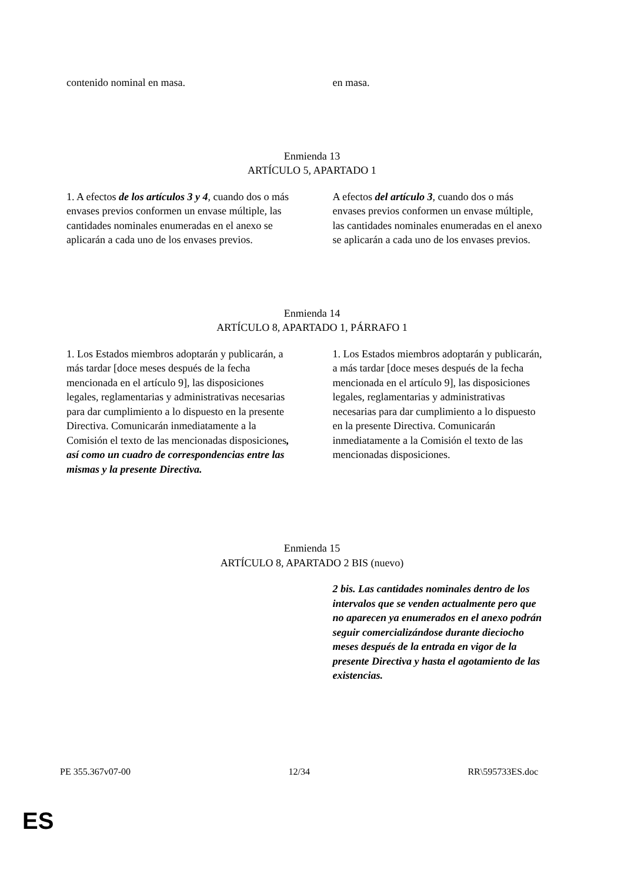| contenido nominal en masa. | en masa. |
Enmienda 13
ARTÍCULO 5, APARTADO 1
| 1. A efectos de los artículos 3 y 4 , cuando dos o más envases previos conformen un envase múltiple, las cantidades nominales enumeradas en el anexo se aplicarán a cada uno de los envases previos. | A efectos del artículo 3 , cuando dos o más envases previos conformen un envase múltiple, las cantidades nominales enumeradas en el anexo se aplicarán a cada uno de los envases previos. |
Enmienda 14
ARTÍCULO 8, APARTADO 1, PÁRRAFO 1
| 1. Los Estados miembros adoptarán y publicarán, a más tardar [doce meses después de la fecha mencionada en el artículo 9], las disposiciones legales, reglamentarias y administrativas necesarias para dar cumplimiento a lo dispuesto en la presente Directiva. Comunicarán inmediatamente a la Comisión el texto de las mencionadas disposiciones , así como un cuadro de correspondencias entre las mismas y la presente Directiva. | 1. Los Estados miembros adoptarán y publicarán, a más tardar [doce meses después de la fecha mencionada en el artículo 9], las disposiciones legales, reglamentarias y administrativas necesarias para dar cumplimiento a lo dispuesto en la presente Directiva. Comunicarán inmediatamente a la Comisión el texto de las mencionadas disposiciones. |
Enmienda 15
ARTÍCULO 8, APARTADO 2 BIS (nuevo)
| | 2 bis. Las cantidades nominales dentro de los intervalos que se venden actualmente pero que no aparecen ya enumerados en el anexo podrán seguir comercializándose durante dieciocho meses después de la entrada en vigor de la presente Directiva y hasta el agotamiento de las existencias. |
PE 355.367v07-00 12/34 RR\595733ES.doc
ES